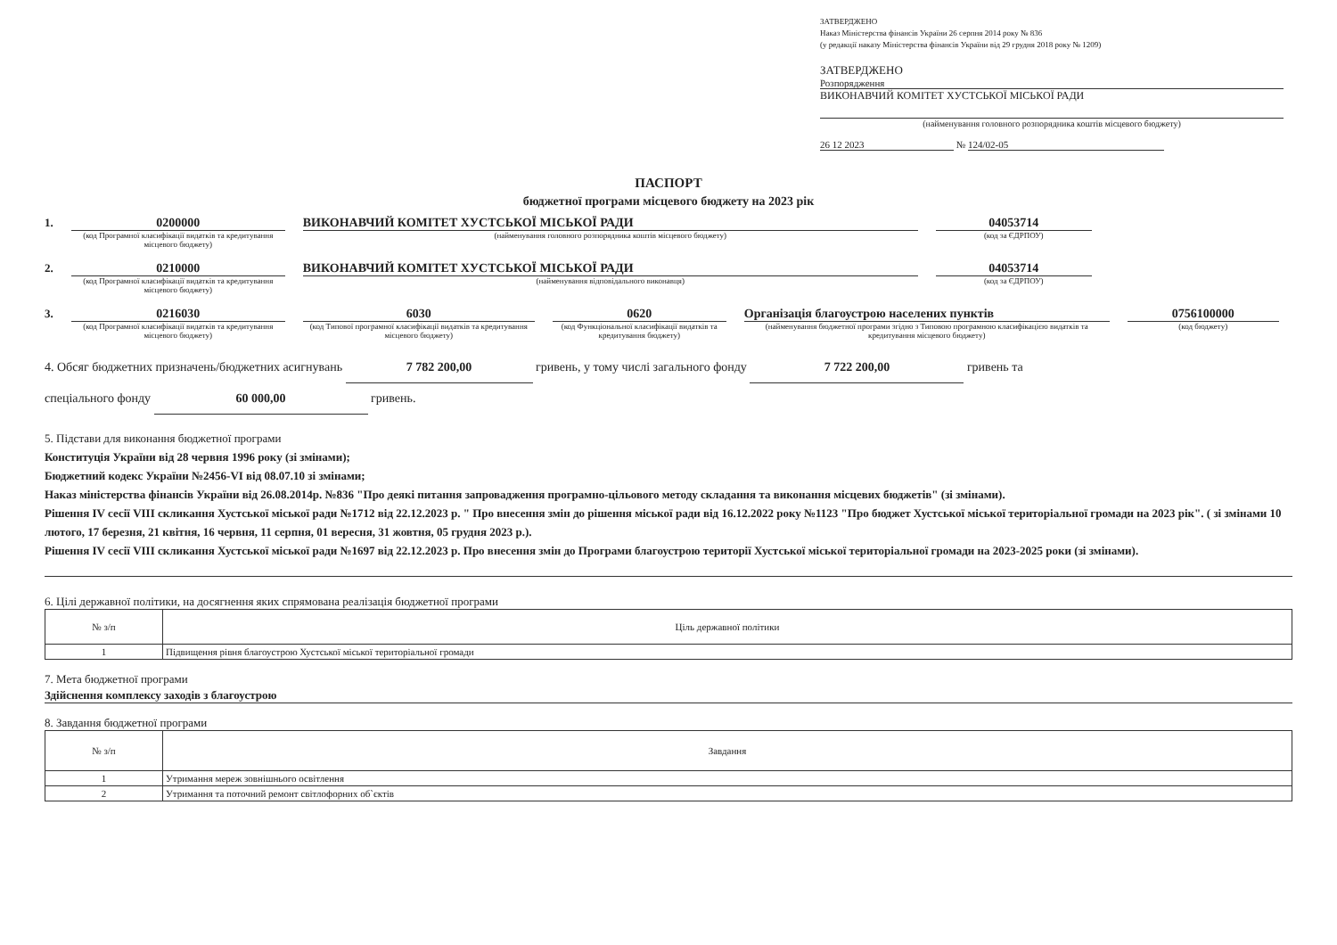ЗАТВЕРДЖЕНО
Наказ Міністерства фінансів України 26 серпня 2014 року № 836
(у редакції наказу Міністерства фінансів України від 29 грудня 2018 року № 1209)
ЗАТВЕРДЖЕНО
Розпорядження
ВИКОНАВЧИЙ КОМІТЕТ ХУСТСЬКОЇ МІСЬКОЇ РАДИ
(найменування головного розпорядника коштів місцевого бюджету)
26 12 2023 № 124/02-05
ПАСПОРТ
бюджетної програми місцевого бюджету на 2023 рік
1. 0200000
(код Програмної класифікації видатків та кредитування місцевого бюджету)
ВИКОНАВЧИЙ КОМІТЕТ ХУСТСЬКОЇ МІСЬКОЇ РАДИ
(найменування головного розпорядника коштів місцевого бюджету)
04053714
(код за ЄДРПОУ)
2. 0210000
(код Програмної класифікації видатків та кредитування місцевого бюджету)
ВИКОНАВЧИЙ КОМІТЕТ ХУСТСЬКОЇ МІСЬКОЇ РАДИ
(найменування відповідального виконавця)
04053714
(код за ЄДРПОУ)
3. 0216030
(код Програмної класифікації видатків та кредитування місцевого бюджету)
6030
(код Типової програмної класифікації видатків та кредитування місцевого бюджету)
0620
(код Функціональної класифікації видатків та кредитування бюджету)
Організація благоустрою населених пунктів
(найменування бюджетної програми згідно з Типовою програмною класифікацією видатків та кредитування місцевого бюджету)
0756100000
(код бюджету)
4. Обсяг бюджетних призначень/бюджетних асигнувань 7 782 200,00 гривень, у тому числі загального фонду 7 722 200,00 гривень та
спеціального фонду 60 000,00 гривень.
5. Підстави для виконання бюджетної програми
Конституція України від 28 червня 1996 року (зі змінами);
Бюджетний кодекс України №2456-VI від 08.07.10 зі змінами;
Наказ міністерства фінансів України від 26.08.2014р. №836 "Про деякі питання запровадження програмно-цільового методу складання та виконання місцевих бюджетів" (зі змінами).
Рішення IV сесії VIII скликання Хустської міської ради №1712 від 22.12.2023 р. " Про внесення змін до рішення міської ради від 16.12.2022 року №1123 "Про бюджет Хустської міської територіальної громади на 2023 рік". ( зі змінами 10 лютого, 17 березня, 21 квітня, 16 червня, 11 серпня, 01 вересня, 31 жовтня, 05 грудня 2023 р.).
Рішення IV сесії VIII скликання Хустської міської ради №1697 від 22.12.2023 р. Про внесення змін до Програми благоустрою території Хустської міської територіальної громади на 2023-2025 роки (зі змінами).
6. Цілі державної політики, на досягнення яких спрямована реалізація бюджетної програми
| № з/п | Ціль державної політики |
| --- | --- |
| 1 | Підвищення рівня благоустрою Хустської міської територіальної громади |
7. Мета бюджетної програми
Здійснення комплексу заходів з благоустрою
8. Завдання бюджетної програми
| № з/п | Завдання |
| --- | --- |
| 1 | Утримання мереж зовнішнього освітлення |
| 2 | Утримання та поточний ремонт світлофорних об`єктів |